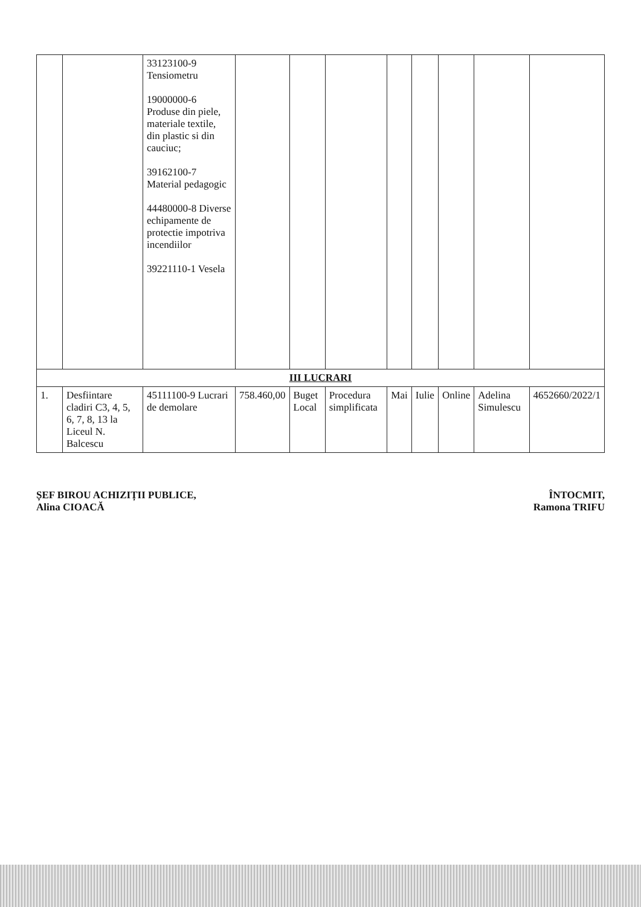| | | 33123100-9 Tensiometru 19000000-6 Produse din piele, materiale textile, din plastic si din cauciuc; 39162100-7 Material pedagogic 44480000-8 Diverse echipamente de protectie impotriva incendiilor 39221110-1 Vesela | | | | | | | | |
| III LUCRARI | | | | | | | | | | |
| 1. | Desfiintare cladiri C3, 4, 5, 6, 7, 8, 13 la Liceul N. Balcescu | 45111100-9 Lucrari de demolare | 758.460,00 | Buget Local | Procedura simplificata | Mai | Iulie | Online | Adelina Simulescu | 4652660/2022/1 |
ȘEF BIROU ACHIZIȚII PUBLICE,
Alina CIOACĂ
ÎNTOCMIT,
Ramona TRIFU